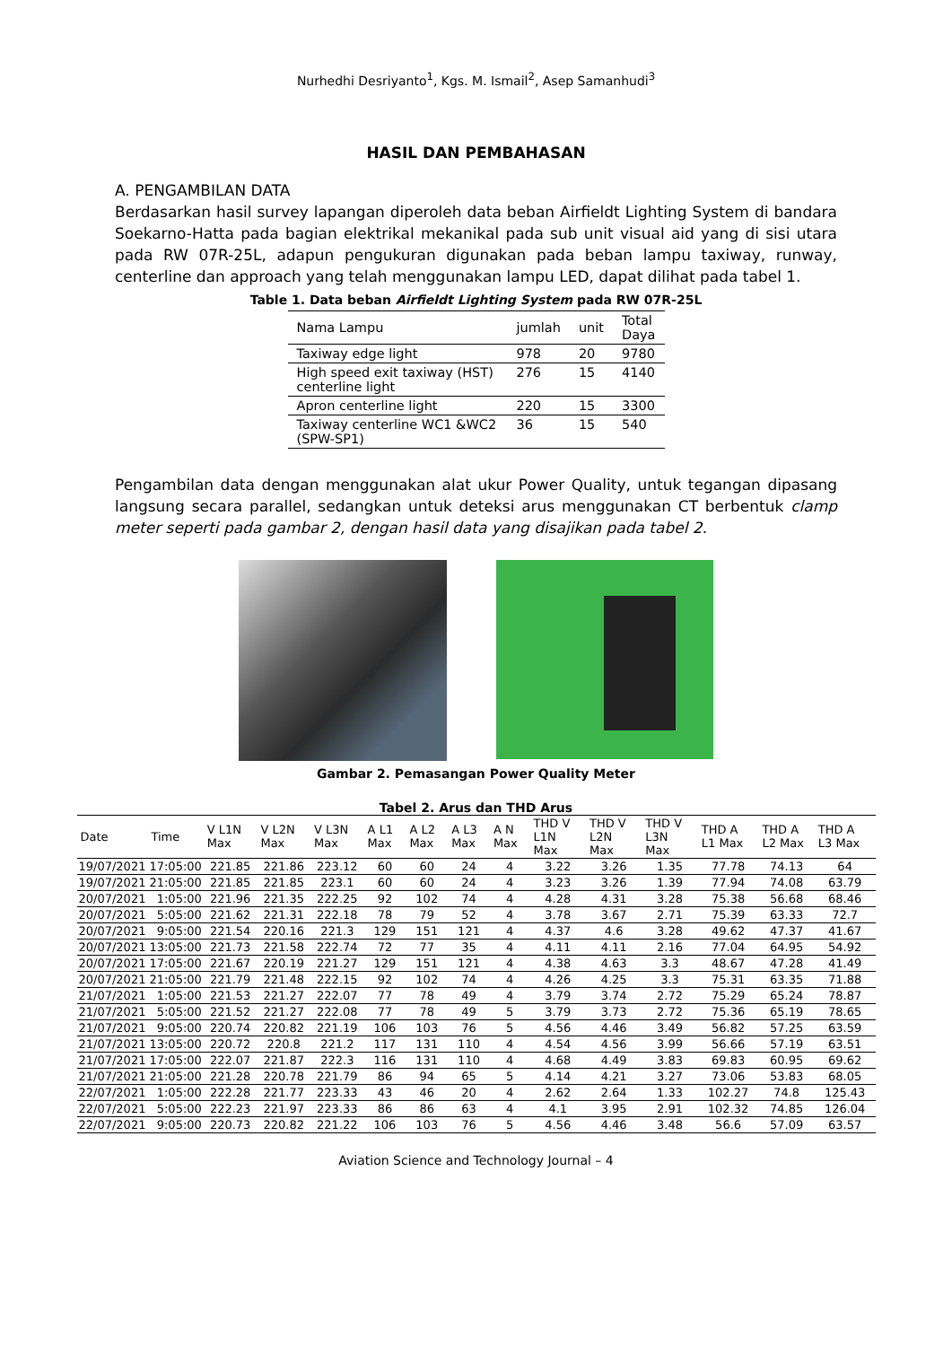Nurhedhi Desriyanto<sup>1</sup>, Kgs. M. Ismail<sup>2</sup>, Asep Samanhudi<sup>3</sup>
HASIL DAN PEMBAHASAN
A. PENGAMBILAN DATA
Berdasarkan hasil survey lapangan diperoleh data beban Airfieldt Lighting System di bandara Soekarno-Hatta pada bagian elektrikal mekanikal pada sub unit visual aid yang di sisi utara pada RW 07R-25L, adapun pengukuran digunakan pada beban lampu taxiway, runway, centerline dan approach yang telah menggunakan lampu LED, dapat dilihat pada tabel 1.
Table 1. Data beban Airfieldt Lighting System pada RW 07R-25L
| Nama Lampu | jumlah | unit | Total Daya |
| Taxiway edge light | 978 | 20 | 9780 |
| High speed exit taxiway (HST) centerline light | 276 | 15 | 4140 |
| Apron centerline light | 220 | 15 | 3300 |
| Taxiway centerline WC1 &WC2 (SPW-SP1) | 36 | 15 | 540 |
Pengambilan data dengan menggunakan alat ukur Power Quality, untuk tegangan dipasang langsung secara parallel, sedangkan untuk deteksi arus menggunakan CT berbentuk clamp meter seperti pada gambar 2, dengan hasil data yang disajikan pada tabel 2.
Gambar 2. Pemasangan Power Quality Meter
Tabel 2. Arus dan THD Arus
| Date | Time | V L1N Max | V L2N Max | V L3N Max | A L1 Max | A L2 Max | A L3 Max | A N Max | THD V L1N Max | THD V L2N Max | THD V L3N Max | THD A L1 Max | THD A L2 Max | THD A L3 Max |
| --- | --- | --- | --- | --- | --- | --- | --- | --- | --- | --- | --- | --- | --- | --- |
| 19/07/2021 | 17:05:00 | 221.85 | 221.86 | 223.12 | 60 | 60 | 24 | 4 | 3.22 | 3.26 | 1.35 | 77.78 | 74.13 | 64 |
| 19/07/2021 | 21:05:00 | 221.85 | 221.85 | 223.1 | 60 | 60 | 24 | 4 | 3.23 | 3.26 | 1.39 | 77.94 | 74.08 | 63.79 |
| 20/07/2021 | 1:05:00 | 221.96 | 221.35 | 222.25 | 92 | 102 | 74 | 4 | 4.28 | 4.31 | 3.28 | 75.38 | 56.68 | 68.46 |
| 20/07/2021 | 5:05:00 | 221.62 | 221.31 | 222.18 | 78 | 79 | 52 | 4 | 3.78 | 3.67 | 2.71 | 75.39 | 63.33 | 72.7 |
| 20/07/2021 | 9:05:00 | 221.54 | 220.16 | 221.3 | 129 | 151 | 121 | 4 | 4.37 | 4.6 | 3.28 | 49.62 | 47.37 | 41.67 |
| 20/07/2021 | 13:05:00 | 221.73 | 221.58 | 222.74 | 72 | 77 | 35 | 4 | 4.11 | 4.11 | 2.16 | 77.04 | 64.95 | 54.92 |
| 20/07/2021 | 17:05:00 | 221.67 | 220.19 | 221.27 | 129 | 151 | 121 | 4 | 4.38 | 4.63 | 3.3 | 48.67 | 47.28 | 41.49 |
| 20/07/2021 | 21:05:00 | 221.79 | 221.48 | 222.15 | 92 | 102 | 74 | 4 | 4.26 | 4.25 | 3.3 | 75.31 | 63.35 | 71.88 |
| 21/07/2021 | 1:05:00 | 221.53 | 221.27 | 222.07 | 77 | 78 | 49 | 4 | 3.79 | 3.74 | 2.72 | 75.29 | 65.24 | 78.87 |
| 21/07/2021 | 5:05:00 | 221.52 | 221.27 | 222.08 | 77 | 78 | 49 | 5 | 3.79 | 3.73 | 2.72 | 75.36 | 65.19 | 78.65 |
| 21/07/2021 | 9:05:00 | 220.74 | 220.82 | 221.19 | 106 | 103 | 76 | 5 | 4.56 | 4.46 | 3.49 | 56.82 | 57.25 | 63.59 |
| 21/07/2021 | 13:05:00 | 220.72 | 220.8 | 221.2 | 117 | 131 | 110 | 4 | 4.54 | 4.56 | 3.99 | 56.66 | 57.19 | 63.51 |
| 21/07/2021 | 17:05:00 | 222.07 | 221.87 | 222.3 | 116 | 131 | 110 | 4 | 4.68 | 4.49 | 3.83 | 69.83 | 60.95 | 69.62 |
| 21/07/2021 | 21:05:00 | 221.28 | 220.78 | 221.79 | 86 | 94 | 65 | 5 | 4.14 | 4.21 | 3.27 | 73.06 | 53.83 | 68.05 |
| 22/07/2021 | 1:05:00 | 222.28 | 221.77 | 223.33 | 43 | 46 | 20 | 4 | 2.62 | 2.64 | 1.33 | 102.27 | 74.8 | 125.43 |
| 22/07/2021 | 5:05:00 | 222.23 | 221.97 | 223.33 | 86 | 86 | 63 | 4 | 4.1 | 3.95 | 2.91 | 102.32 | 74.85 | 126.04 |
| 22/07/2021 | 9:05:00 | 220.73 | 220.82 | 221.22 | 106 | 103 | 76 | 5 | 4.56 | 4.46 | 3.48 | 56.6 | 57.09 | 63.57 |
Aviation Science and Technology Journal – 4